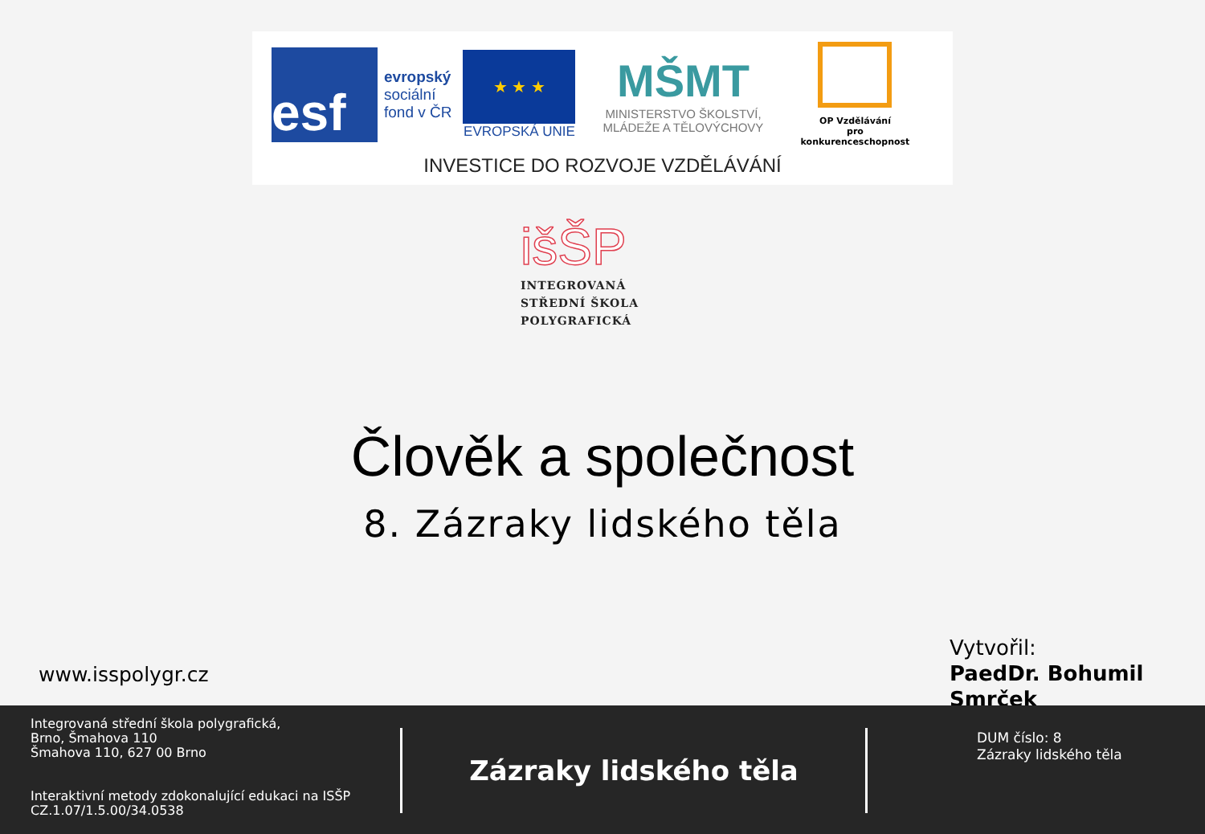esf
evropský
sociální
fond v ČR
★ ★ ★
EVROPSKÁ UNIE
MŠMT
MINISTERSTVO ŠKOLSTVÍ,
MLÁDEŽE A TĚLOVÝCHOVY
OP Vzdělávání
pro konkurenceschopnost
INVESTICE DO ROZVOJE VZDĚLÁVÁNÍ
išŠP
INTEGROVANÁ
STŘEDNÍ ŠKOLA
POLYGRAFICKÁ
Člověk a společnost
8. Zázraky lidského těla
www.isspolygr.cz
Vytvořil:
PaedDr. Bohumil
Smrček
Integrovaná střední škola polygrafická,
Brno, Šmahova 110
Šmahova 110, 627 00 Brno
Interaktivní metody zdokonalující edukaci na ISŠP
CZ.1.07/1.5.00/34.0538
Zázraky lidského těla
DUM číslo: 8
Zázraky lidského těla